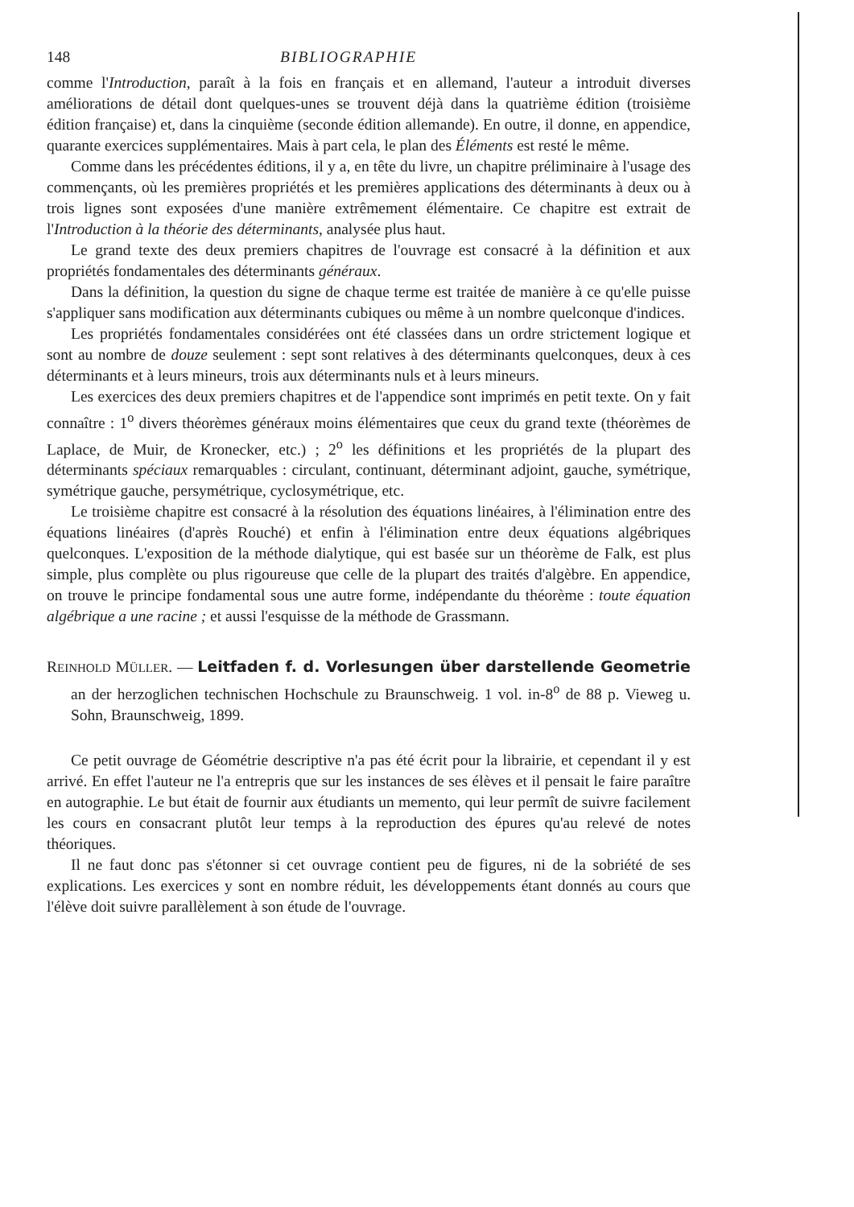148 BIBLIOGRAPHIE
comme l'Introduction, paraît à la fois en français et en allemand, l'auteur a introduit diverses améliorations de détail dont quelques-unes se trouvent déjà dans la quatrième édition (troisième édition française) et, dans la cinquième (seconde édition allemande). En outre, il donne, en appendice, quarante exercices supplémentaires. Mais à part cela, le plan des Éléments est resté le même.
Comme dans les précédentes éditions, il y a, en tête du livre, un chapitre préliminaire à l'usage des commençants, où les premières propriétés et les premières applications des déterminants à deux ou à trois lignes sont exposées d'une manière extrêmement élémentaire. Ce chapitre est extrait de l'Introduction à la théorie des déterminants, analysée plus haut.
Le grand texte des deux premiers chapitres de l'ouvrage est consacré à la définition et aux propriétés fondamentales des déterminants généraux.
Dans la définition, la question du signe de chaque terme est traitée de manière à ce qu'elle puisse s'appliquer sans modification aux déterminants cubiques ou même à un nombre quelconque d'indices.
Les propriétés fondamentales considérées ont été classées dans un ordre strictement logique et sont au nombre de douze seulement : sept sont relatives à des déterminants quelconques, deux à ces déterminants et à leurs mineurs, trois aux déterminants nuls et à leurs mineurs.
Les exercices des deux premiers chapitres et de l'appendice sont imprimés en petit texte. On y fait connaître : 1<sup>o</sup> divers théorèmes généraux moins élémentaires que ceux du grand texte (théorèmes de Laplace, de Muir, de Kronecker, etc.) ; 2<sup>o</sup> les définitions et les propriétés de la plupart des déterminants spéciaux remarquables : circulant, continuant, déterminant adjoint, gauche, symétrique, symétrique gauche, persymétrique, cyclosymétrique, etc.
Le troisième chapitre est consacré à la résolution des équations linéaires, à l'élimination entre des équations linéaires (d'après Rouché) et enfin à l'élimination entre deux équations algébriques quelconques. L'exposition de la méthode dialytique, qui est basée sur un théorème de Falk, est plus simple, plus complète ou plus rigoureuse que celle de la plupart des traités d'algèbre. En appendice, on trouve le principe fondamental sous une autre forme, indépendante du théorème : toute équation algébrique a une racine ; et aussi l'esquisse de la méthode de Grassmann.
REINHOLD MÜLLER. — Leitfaden f. d. Vorlesungen über darstellende Geometrie an der herzoglichen technischen Hochschule zu Braunschweig. 1 vol. in-8<sup>o</sup> de 88 p. Vieweg u. Sohn, Braunschweig, 1899.
Ce petit ouvrage de Géométrie descriptive n'a pas été écrit pour la librairie, et cependant il y est arrivé. En effet l'auteur ne l'a entrepris que sur les instances de ses élèves et il pensait le faire paraître en autographie. Le but était de fournir aux étudiants un memento, qui leur permît de suivre facilement les cours en consacrant plutôt leur temps à la reproduction des épures qu'au relevé de notes théoriques.
Il ne faut donc pas s'étonner si cet ouvrage contient peu de figures, ni de la sobriété de ses explications. Les exercices y sont en nombre réduit, les développements étant donnés au cours que l'élève doit suivre parallèlement à son étude de l'ouvrage.